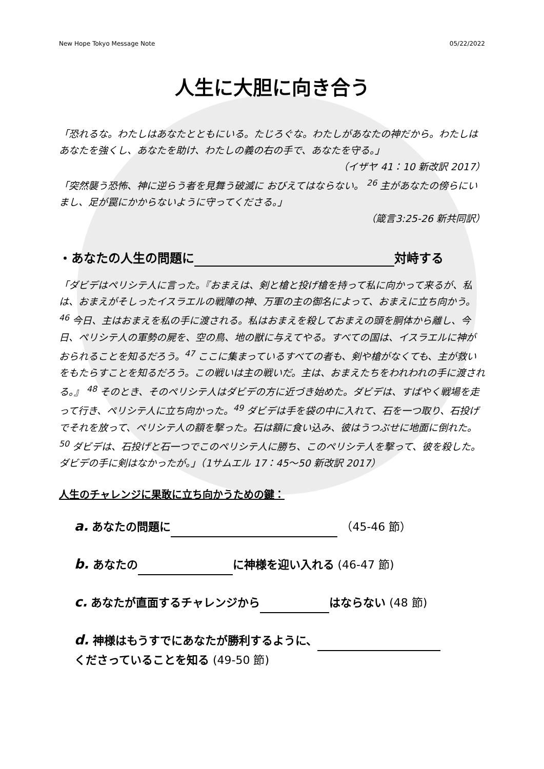New Hope Tokyo Message Note 05/22/2022
人生に大胆に向き合う
「恐れるな。わたしはあなたとともにいる。たじろぐな。わたしがあなたの神だから。わたしはあなたを強くし、あなたを助け、わたしの義の右の手で、あなたを守る。」
（イザヤ 41：10 新改訳 2017）
「突然襲う恐怖、神に逆らう者を見舞う破滅に おびえてはならない。 <sup>26</sup> 主があなたの傍らにいまし、足が罠にかからないように守ってくださる。」
（箴言3:25-26 新共同訳）
・あなたの人生の問題に 対峙する
「ダビデはペリシテ人に言った。『おまえは、剣と槍と投げ槍を持って私に向かって来るが、私は、おまえがそしったイスラエルの戦陣の神、万軍の主の御名によって、おまえに立ち向かう。<sup>46</sup> 今日、主はおまえを私の手に渡される。私はおまえを殺しておまえの頭を胴体から離し、今日、ペリシテ人の軍勢の屍を、空の鳥、地の獣に与えてやる。すべての国は、イスラエルに神がおられることを知るだろう。<sup>47</sup> ここに集まっているすべての者も、剣や槍がなくても、主が救いをもたらすことを知るだろう。この戦いは主の戦いだ。主は、おまえたちをわれわれの手に渡される。』 <sup>48</sup> そのとき、そのペリシテ人はダビデの方に近づき始めた。ダビデは、すばやく戦場を走って行き、ペリシテ人に立ち向かった。<sup>49</sup> ダビデは手を袋の中に入れて、石を一つ取り、石投げでそれを放って、ペリシテ人の額を撃った。石は額に食い込み、彼はうつぶせに地面に倒れた。<sup>50</sup> ダビデは、石投げと石一つでこのペリシテ人に勝ち、このペリシテ人を撃って、彼を殺した。ダビデの手に剣はなかったが。」（1サムエル 17：45～50 新改訳 2017）
人生のチャレンジに果敢に立ち向かうための鍵：
a. あなたの問題に （45-46 節）
b. あなたの に神様を迎い入れる (46-47 節)
c. あなたが直面するチャレンジから はならない (48 節)
d. 神様はもうすでにあなたが勝利するように、
くださっていることを知る (49-50 節)